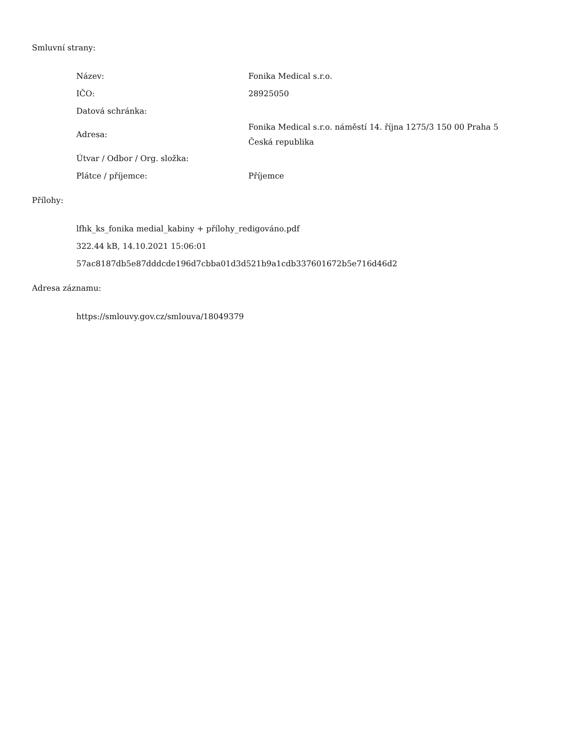Smluvní strany:
| Název: | Fonika Medical s.r.o. |
| IČO: | 28925050 |
| Datová schránka: | |
| Adresa: | Fonika Medical s.r.o. náměstí 14. října 1275/3 150 00 Praha 5 Česká republika |
| Útvar / Odbor / Org. složka: | |
| Plátce / příjemce: | Příjemce |
Přílohy:
lfhk_ks_fonika medial_kabiny + přílohy_redigováno.pdf
322.44 kB, 14.10.2021 15:06:01
57ac8187db5e87dddcde196d7cbba01d3d521b9a1cdb337601672b5e716d46d2
Adresa záznamu:
https://smlouvy.gov.cz/smlouva/18049379